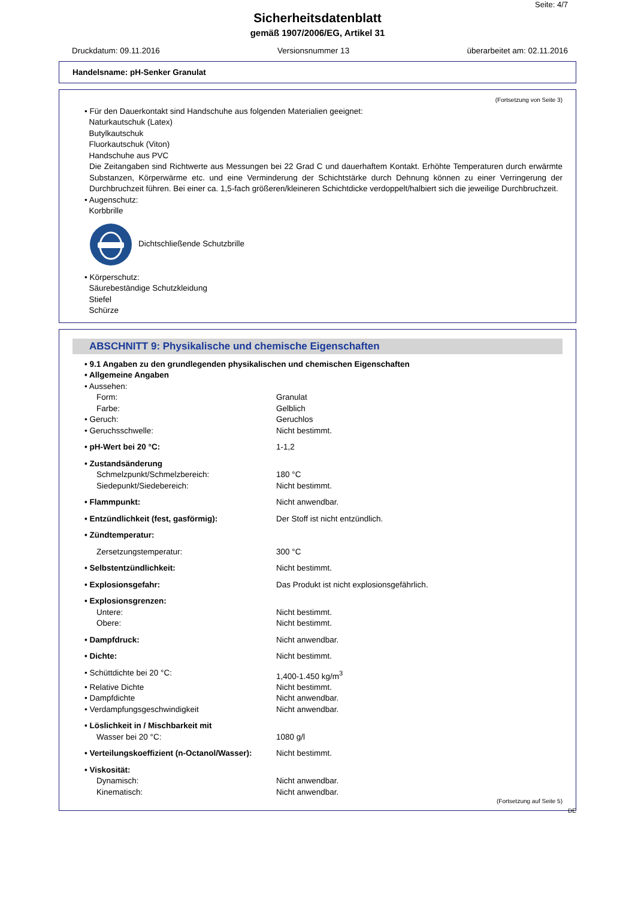Seite: 4/7
Sicherheitsdatenblatt
gemäß 1907/2006/EG, Artikel 31
Druckdatum: 09.11.2016 Versionsnummer 13 überarbeitet am: 02.11.2016
Handelsname: pH-Senker Granulat
(Fortsetzung von Seite 3)
• Für den Dauerkontakt sind Handschuhe aus folgenden Materialien geeignet:
Naturkautschuk (Latex)
Butylkautschuk
Fluorkautschuk (Viton)
Handschuhe aus PVC
Die Zeitangaben sind Richtwerte aus Messungen bei 22 Grad C und dauerhaftem Kontakt. Erhöhte Temperaturen durch erwärmte Substanzen, Körperwärme etc. und eine Verminderung der Schichtstärke durch Dehnung können zu einer Verringerung der Durchbruchzeit führen. Bei einer ca. 1,5-fach größeren/kleineren Schichtdicke verdoppelt/halbiert sich die jeweilige Durchbruchzeit.
• Augenschutz:
Korbbrille
Dichtschließende Schutzbrille
• Körperschutz:
Säurebeständige Schutzkleidung
Stiefel
Schürze
ABSCHNITT 9: Physikalische und chemische Eigenschaften
| • 9.1 Angaben zu den grundlegenden physikalischen und chemischen Eigenschaften | |
| • Allgemeine Angaben | |
| • Aussehen: | |
| Form: | Granulat |
| Farbe: | Gelblich |
| • Geruch: | Geruchlos |
| • Geruchsschwelle: | Nicht bestimmt. |
| • pH-Wert bei 20 °C: | 1-1,2 |
| • Zustandsänderung | |
| Schmelzpunkt/Schmelzbereich: | 180 °C |
| Siedepunkt/Siedebereich: | Nicht bestimmt. |
| • Flammpunkt: | Nicht anwendbar. |
| • Entzündlichkeit (fest, gasförmig): | Der Stoff ist nicht entzündlich. |
| • Zündtemperatur: | |
| Zersetzungstemperatur: | 300 °C |
| • Selbstentzündlichkeit: | Nicht bestimmt. |
| • Explosionsgefahr: | Das Produkt ist nicht explosionsgefährlich. |
| • Explosionsgrenzen: | |
| Untere: | Nicht bestimmt. |
| Obere: | Nicht bestimmt. |
| • Dampfdruck: | Nicht anwendbar. |
| • Dichte: | Nicht bestimmt. |
| • Schüttdichte bei 20 °C: | 1,400-1.450 kg/m<sup>3</sup> |
| • Relative Dichte | Nicht bestimmt. |
| • Dampfdichte | Nicht anwendbar. |
| • Verdampfungsgeschwindigkeit | Nicht anwendbar. |
| • Löslichkeit in / Mischbarkeit mit | |
| Wasser bei 20 °C: | 1080 g/l |
| • Verteilungskoeffizient (n-Octanol/Wasser): | Nicht bestimmt. |
| • Viskosität: | |
| Dynamisch: | Nicht anwendbar. |
| Kinematisch: | Nicht anwendbar. |
(Fortsetzung auf Seite 5)
DE